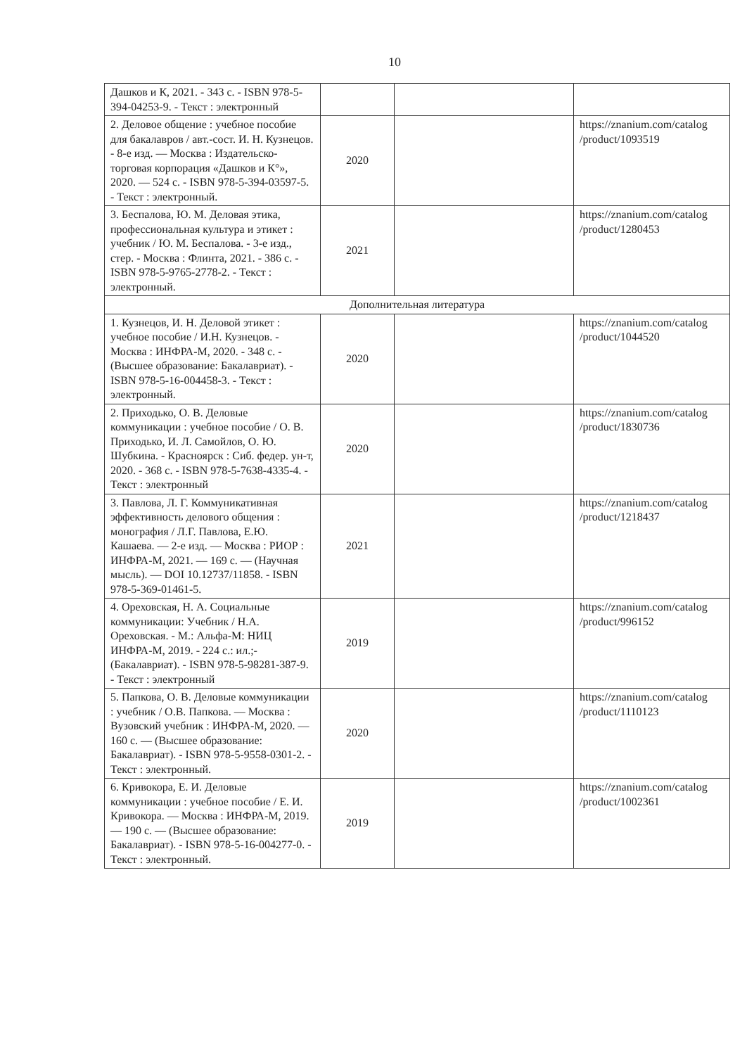10
| Дашков и К, 2021. - 343 с. - ISBN 978-5-394-04253-9. - Текст : электронный | | | |
| 2. Деловое общение : учебное пособие для бакалавров / авт.-сост. И. Н. Кузнецов. - 8-е изд. — Москва : Издательско-торговая корпорация «Дашков и К°», 2020. — 524 с. - ISBN 978-5-394-03597-5. - Текст : электронный. | 2020 | | https://znanium.com/catalog /product/1093519 |
| 3. Беспалова, Ю. М. Деловая этика, профессиональная культура и этикет : учебник / Ю. М. Беспалова. - 3-е изд., стер. - Москва : Флинта, 2021. - 386 с. - ISBN 978-5-9765-2778-2. - Текст : электронный. | 2021 | | https://znanium.com/catalog /product/1280453 |
| Дополнительная литература | | | |
| 1. Кузнецов, И. Н. Деловой этикет : учебное пособие / И.Н. Кузнецов. - Москва : ИНФРА-М, 2020. - 348 с. - (Высшее образование: Бакалавриат). - ISBN 978-5-16-004458-3. - Текст : электронный. | 2020 | | https://znanium.com/catalog /product/1044520 |
| 2. Приходько, О. В. Деловые коммуникации : учебное пособие / О. В. Приходько, И. Л. Самойлов, О. Ю. Шубкина. - Красноярск : Сиб. федер. ун-т, 2020. - 368 с. - ISBN 978-5-7638-4335-4. - Текст : электронный | 2020 | | https://znanium.com/catalog /product/1830736 |
| 3. Павлова, Л. Г. Коммуникативная эффективность делового общения : монография / Л.Г. Павлова, Е.Ю. Кашаева. — 2-е изд. — Москва : РИОР : ИНФРА-М, 2021. — 169 с. — (Научная мысль). — DOI 10.12737/11858. - ISBN 978-5-369-01461-5. | 2021 | | https://znanium.com/catalog /product/1218437 |
| 4. Ореховская, Н. А. Социальные коммуникации: Учебник / Н.А. Ореховская. - М.: Альфа-М: НИЦ ИНФРА-М, 2019. - 224 с.: ил.;-(Бакалавриат). - ISBN 978-5-98281-387-9. - Текст : электронный | 2019 | | https://znanium.com/catalog /product/996152 |
| 5. Папкова, О. В. Деловые коммуникации : учебник / О.В. Папкова. — Москва : Вузовский учебник : ИНФРА-М, 2020. — 160 с. — (Высшее образование: Бакалавриат). - ISBN 978-5-9558-0301-2. - Текст : электронный. | 2020 | | https://znanium.com/catalog /product/1110123 |
| 6. Кривокора, Е. И. Деловые коммуникации : учебное пособие / Е. И. Кривокора. — Москва : ИНФРА-М, 2019. — 190 с. — (Высшее образование: Бакалавриат). - ISBN 978-5-16-004277-0. - Текст : электронный. | 2019 | | https://znanium.com/catalog /product/1002361 |